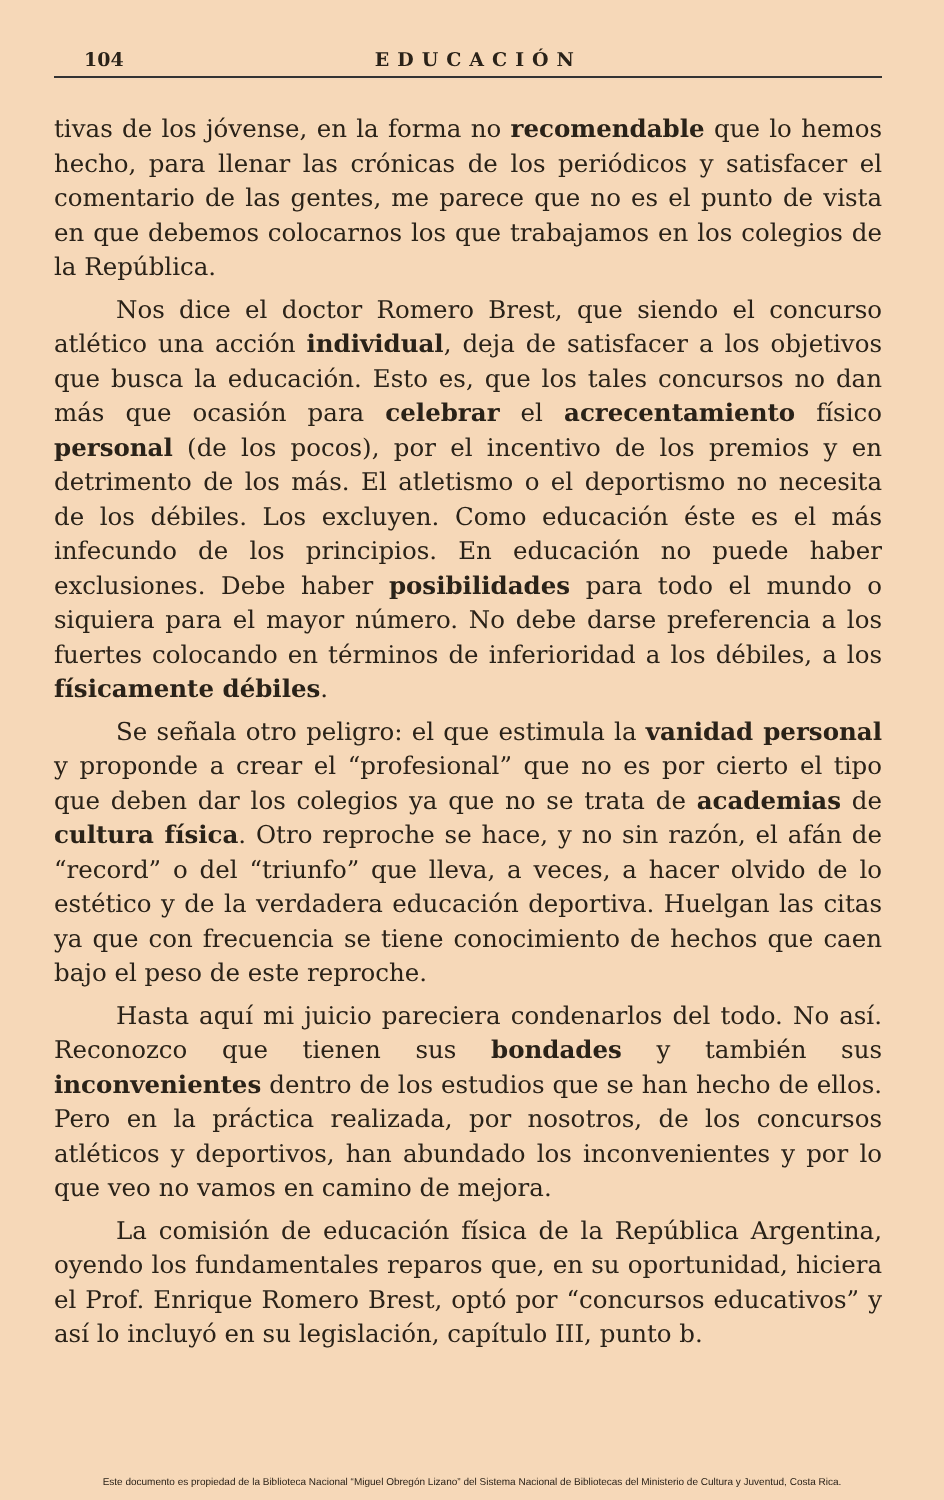104 EDUCACIÓN
tivas de los jóvense, en la forma no recomendable que lo hemos hecho, para llenar las crónicas de los periódicos y satisfacer el comentario de las gentes, me parece que no es el punto de vista en que debemos colocarnos los que trabajamos en los colegios de la República.
Nos dice el doctor Romero Brest, que siendo el concurso atlético una acción individual, deja de satisfacer a los objetivos que busca la educación. Esto es, que los tales concursos no dan más que ocasión para celebrar el acrecentamiento físico personal (de los pocos), por el incentivo de los premios y en detrimento de los más. El atletismo o el deportismo no necesita de los débiles. Los excluyen. Como educación éste es el más infecundo de los principios. En educación no puede haber exclusiones. Debe haber posibilidades para todo el mundo o siquiera para el mayor número. No debe darse preferencia a los fuertes colocando en términos de inferioridad a los débiles, a los físicamente débiles.
Se señala otro peligro: el que estimula la vanidad personal y proponde a crear el “profesional” que no es por cierto el tipo que deben dar los colegios ya que no se trata de academias de cultura física. Otro reproche se hace, y no sin razón, el afán de “record” o del “triunfo” que lleva, a veces, a hacer olvido de lo estético y de la verdadera educación deportiva. Huelgan las citas ya que con frecuencia se tiene conocimiento de hechos que caen bajo el peso de este reproche.
Hasta aquí mi juicio pareciera condenarlos del todo. No así. Reconozco que tienen sus bondades y también sus inconvenientes dentro de los estudios que se han hecho de ellos. Pero en la práctica realizada, por nosotros, de los concursos atléticos y deportivos, han abundado los inconvenientes y por lo que veo no vamos en camino de mejora.
La comisión de educación física de la República Argentina, oyendo los fundamentales reparos que, en su oportunidad, hiciera el Prof. Enrique Romero Brest, optó por “concursos educativos” y así lo incluyó en su legislación, capítulo III, punto b.
Este documento es propiedad de la Biblioteca Nacional “Miguel Obregón Lizano” del Sistema Nacional de Bibliotecas del Ministerio de Cultura y Juventud, Costa Rica.